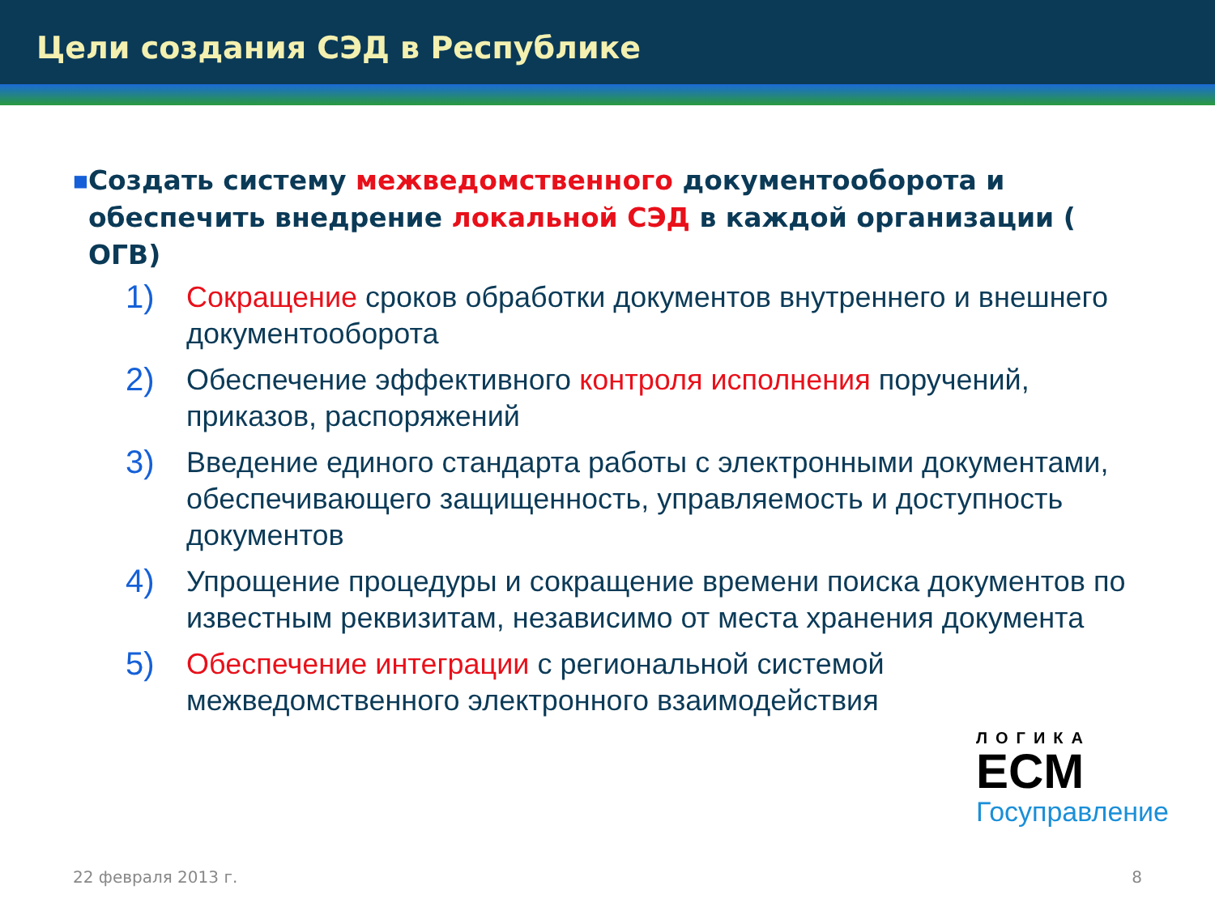Цели создания СЭД в Республике
■
Создать систему межведомственного документооборота и обеспечить внедрение локальной СЭД в каждой организации ( ОГВ)
1) Сокращение сроков обработки документов внутреннего и внешнего документооборота
2) Обеспечение эффективного контроля исполнения поручений, приказов, распоряжений
3) Введение единого стандарта работы с электронными документами, обеспечивающего защищенность, управляемость и доступность документов
4) Упрощение процедуры и сокращение времени поиска документов по известным реквизитам, независимо от места хранения документа
5) Обеспечение интеграции с региональной системой межведомственного электронного взаимодействия
ЛОГИКА
ECM
Госуправление
22 февраля 2013 г. 8